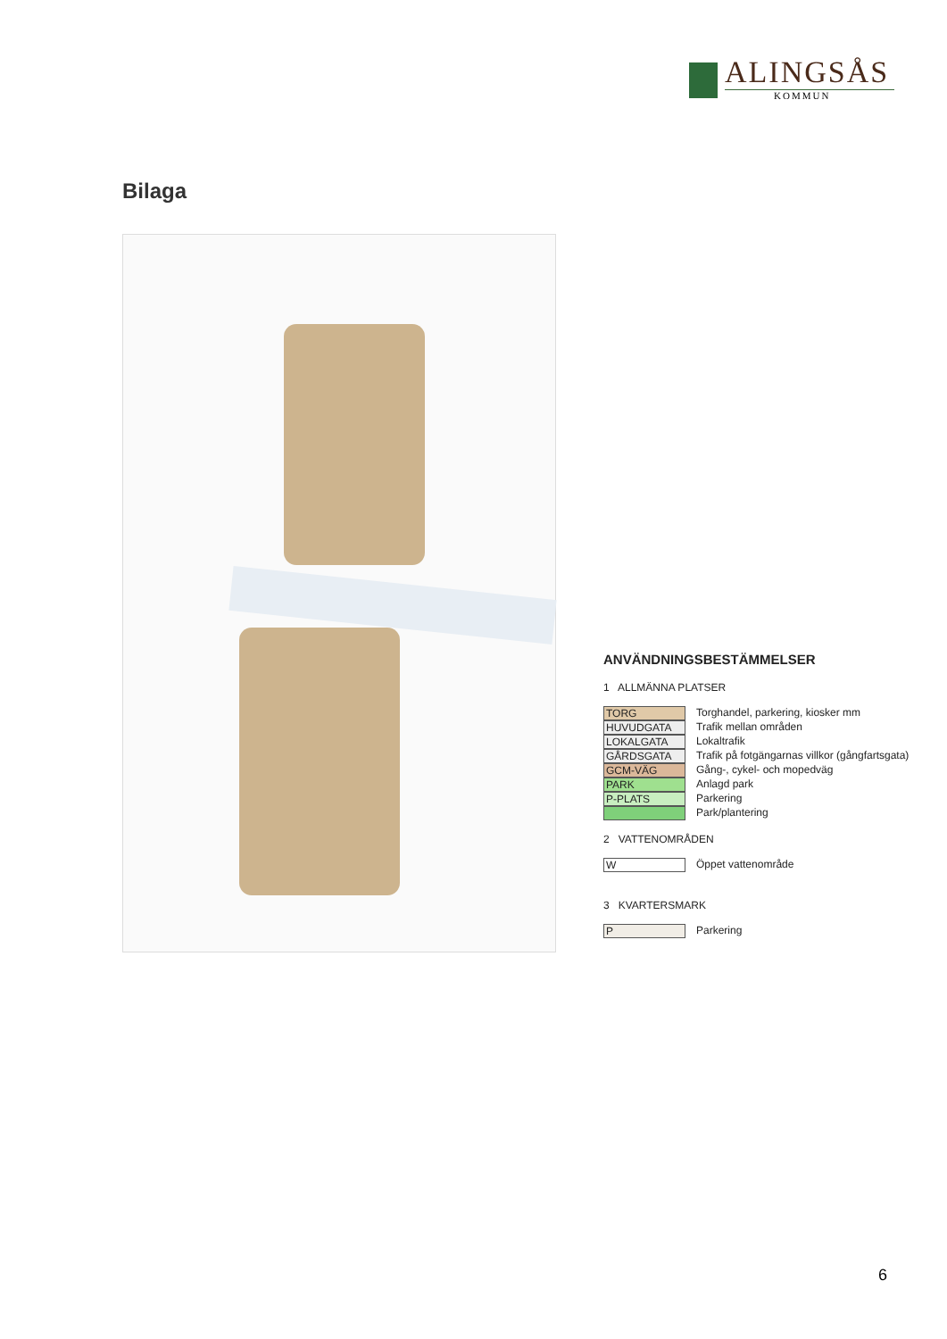ALINGSÅS
KOMMUN
Bilaga
ANVÄNDNINGSBESTÄMMELSER
1 ALLMÄNNA PLATSER
TORG Torghandel, parkering, kiosker mm
HUVUDGATA Trafik mellan områden
LOKALGATA Lokaltrafik
GÅRDSGATA Trafik på fotgängarnas villkor (gångfartsgata)
GCM-VÄG Gång-, cykel- och mopedväg
PARK Anlagd park
P-PLATS Parkering
Park/plantering
2 VATTENOMRÅDEN
W Öppet vattenområde
3 KVARTERSMARK
P Parkering
6